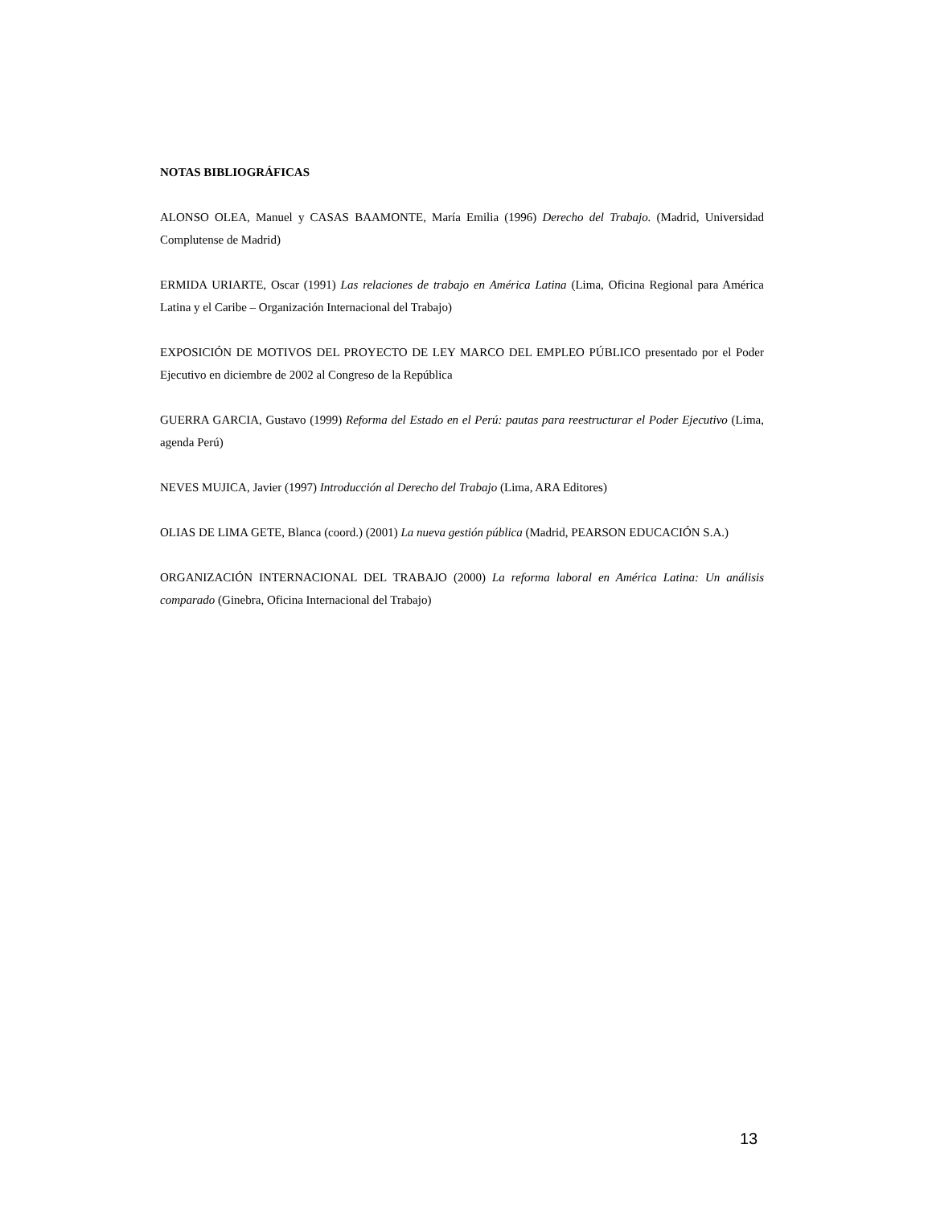NOTAS BIBLIOGRÁFICAS
ALONSO OLEA, Manuel y CASAS BAAMONTE, María Emilia (1996) Derecho del Trabajo. (Madrid, Universidad Complutense de Madrid)
ERMIDA URIARTE, Oscar (1991) Las relaciones de trabajo en América Latina (Lima, Oficina Regional para América Latina y el Caribe – Organización Internacional del Trabajo)
EXPOSICIÓN DE MOTIVOS DEL PROYECTO DE LEY MARCO DEL EMPLEO PÚBLICO presentado por el Poder Ejecutivo en diciembre de 2002 al Congreso de la República
GUERRA GARCIA, Gustavo (1999) Reforma del Estado en el Perú: pautas para reestructurar el Poder Ejecutivo (Lima, agenda Perú)
NEVES MUJICA, Javier (1997) Introducción al Derecho del Trabajo (Lima, ARA Editores)
OLIAS DE LIMA GETE, Blanca (coord.) (2001) La nueva gestión pública (Madrid, PEARSON EDUCACIÓN S.A.)
ORGANIZACIÓN INTERNACIONAL DEL TRABAJO (2000) La reforma laboral en América Latina: Un análisis comparado (Ginebra, Oficina Internacional del Trabajo)
13